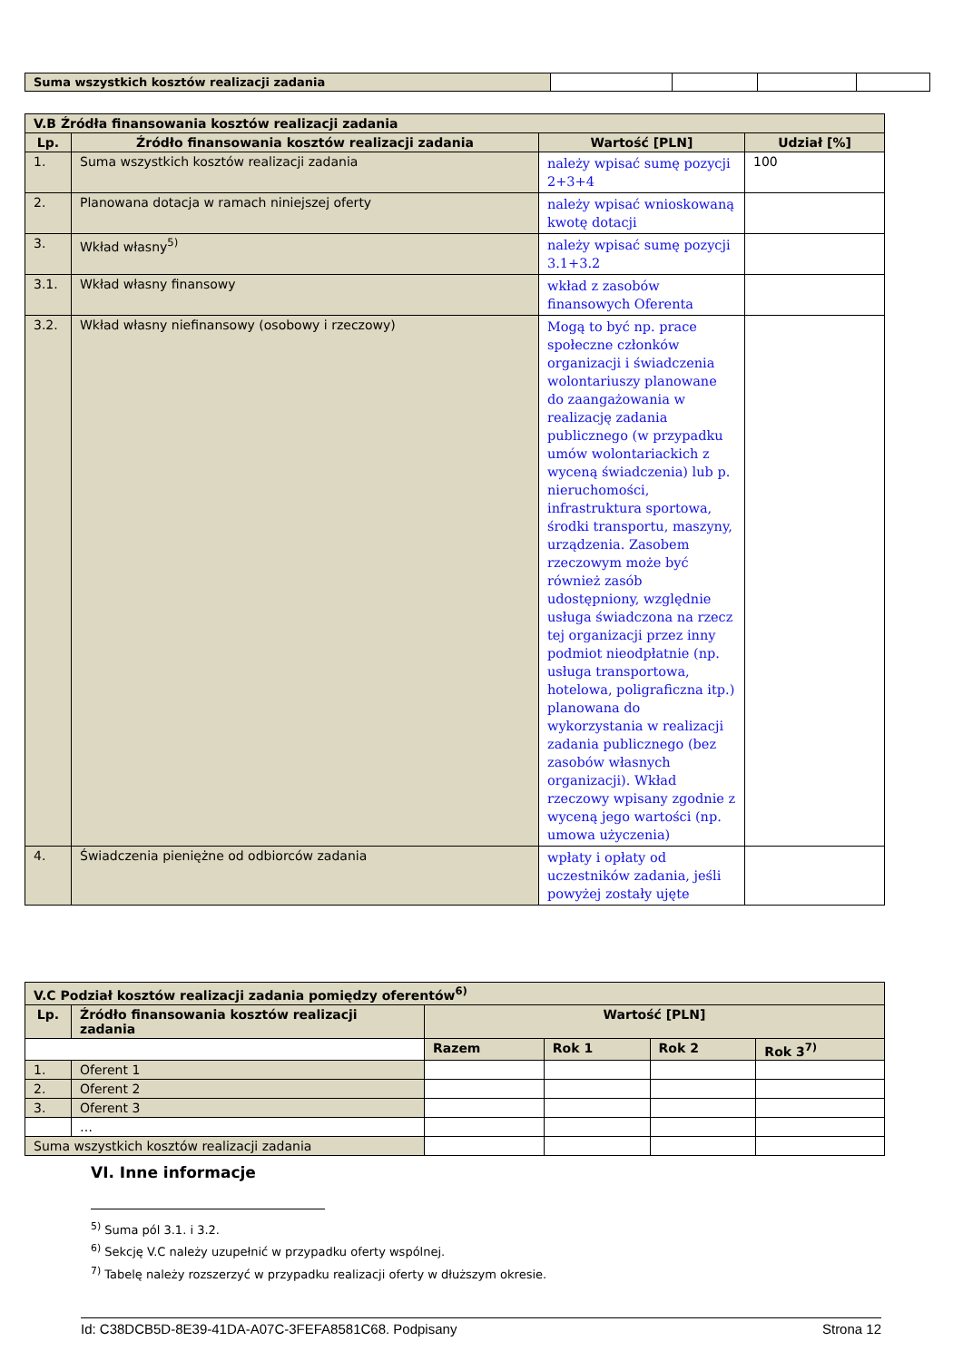| Suma wszystkich kosztów realizacji zadania | | | | |
| V.B Źródła finansowania kosztów realizacji zadania | | | |
| --- | --- | --- | --- |
| Lp. | Źródło finansowania kosztów realizacji zadania | Wartość [PLN] | Udział [%] |
| 1. | Suma wszystkich kosztów realizacji zadania | należy wpisać sumę pozycji 2+3+4 | 100 |
| 2. | Planowana dotacja w ramach niniejszej oferty | należy wpisać wnioskowaną kwotę dotacji | |
| 3. | Wkład własny<sup>5)</sup> | należy wpisać sumę pozycji 3.1+3.2 | |
| 3.1. | Wkład własny finansowy | wkład z zasobów finansowych Oferenta | |
| 3.2. | Wkład własny niefinansowy (osobowy i rzeczowy) | Mogą to być np. prace społeczne członków organizacji i świadczenia wolontariuszy planowane do zaangażowania w realizację zadania publicznego (w przypadku umów wolontariackich z wyceną świadczenia) lub p. nieruchomości, infrastruktura sportowa, środki transportu, maszyny, urządzenia. Zasobem rzeczowym może być również zasób udostępniony, względnie usługa świadczona na rzecz tej organizacji przez inny podmiot nieodpłatnie (np. usługa transportowa, hotelowa, poligraficzna itp.) planowana do wykorzystania w realizacji zadania publicznego (bez zasobów własnych organizacji). Wkład rzeczowy wpisany zgodnie z wyceną jego wartości (np. umowa użyczenia) | |
| 4. | Świadczenia pieniężne od odbiorców zadania | wpłaty i opłaty od uczestników zadania, jeśli powyżej zostały ujęte | |
| V.C Podział kosztów realizacji zadania pomiędzy oferentów<sup>6)</sup> | | | | | |
| --- | --- | --- | --- | --- | --- |
| Lp. | Źródło finansowania kosztów realizacji zadania | Wartość [PLN] | | | |
| | | Razem | Rok 1 | Rok 2 | Rok 3<sup>7)</sup> |
| 1. | Oferent 1 | | | | |
| 2. | Oferent 2 | | | | |
| 3. | Oferent 3 | | | | |
| | … | | | | |
| Suma wszystkich kosztów realizacji zadania | | | | | |
VI. Inne informacje
<sup>5)</sup> Suma pól 3.1. i 3.2.
<sup>6)</sup> Sekcję V.C należy uzupełnić w przypadku oferty wspólnej.
<sup>7)</sup> Tabelę należy rozszerzyć w przypadku realizacji oferty w dłuższym okresie.
Id: C38DCB5D-8E39-41DA-A07C-3FEFA8581C68. Podpisany Strona 12